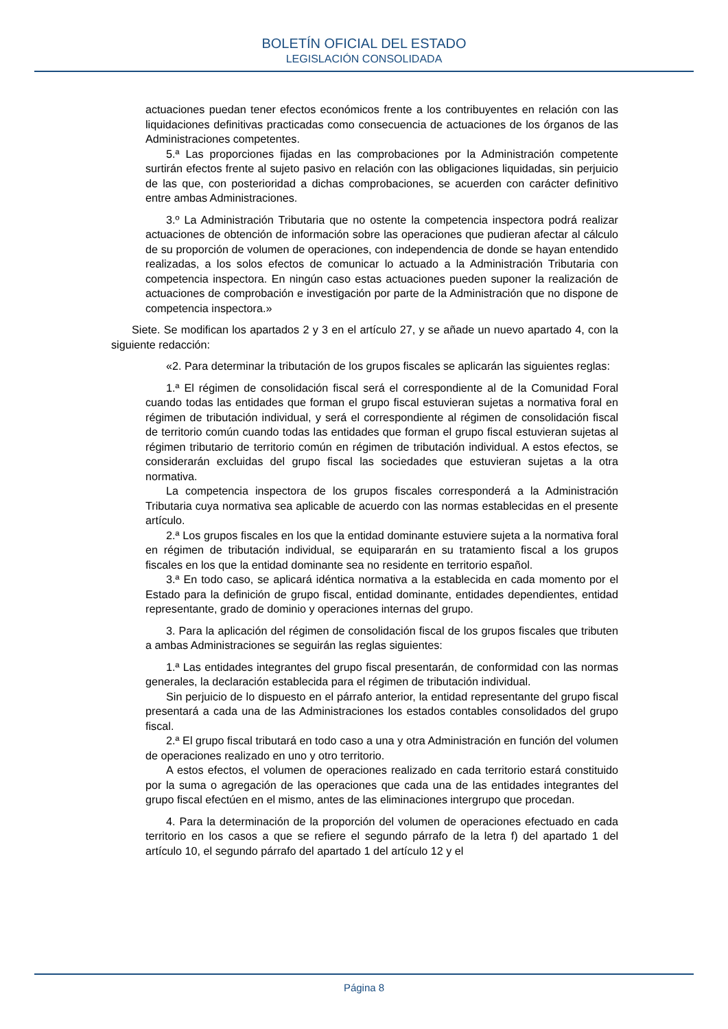BOLETÍN OFICIAL DEL ESTADO
LEGISLACIÓN CONSOLIDADA
actuaciones puedan tener efectos económicos frente a los contribuyentes en relación con las liquidaciones definitivas practicadas como consecuencia de actuaciones de los órganos de las Administraciones competentes.
5.ª Las proporciones fijadas en las comprobaciones por la Administración competente surtirán efectos frente al sujeto pasivo en relación con las obligaciones liquidadas, sin perjuicio de las que, con posterioridad a dichas comprobaciones, se acuerden con carácter definitivo entre ambas Administraciones.
3.º La Administración Tributaria que no ostente la competencia inspectora podrá realizar actuaciones de obtención de información sobre las operaciones que pudieran afectar al cálculo de su proporción de volumen de operaciones, con independencia de donde se hayan entendido realizadas, a los solos efectos de comunicar lo actuado a la Administración Tributaria con competencia inspectora. En ningún caso estas actuaciones pueden suponer la realización de actuaciones de comprobación e investigación por parte de la Administración que no dispone de competencia inspectora.»
Siete. Se modifican los apartados 2 y 3 en el artículo 27, y se añade un nuevo apartado 4, con la siguiente redacción:
«2. Para determinar la tributación de los grupos fiscales se aplicarán las siguientes reglas:
1.ª El régimen de consolidación fiscal será el correspondiente al de la Comunidad Foral cuando todas las entidades que forman el grupo fiscal estuvieran sujetas a normativa foral en régimen de tributación individual, y será el correspondiente al régimen de consolidación fiscal de territorio común cuando todas las entidades que forman el grupo fiscal estuvieran sujetas al régimen tributario de territorio común en régimen de tributación individual. A estos efectos, se considerarán excluidas del grupo fiscal las sociedades que estuvieran sujetas a la otra normativa.
La competencia inspectora de los grupos fiscales corresponderá a la Administración Tributaria cuya normativa sea aplicable de acuerdo con las normas establecidas en el presente artículo.
2.ª Los grupos fiscales en los que la entidad dominante estuviere sujeta a la normativa foral en régimen de tributación individual, se equipararán en su tratamiento fiscal a los grupos fiscales en los que la entidad dominante sea no residente en territorio español.
3.ª En todo caso, se aplicará idéntica normativa a la establecida en cada momento por el Estado para la definición de grupo fiscal, entidad dominante, entidades dependientes, entidad representante, grado de dominio y operaciones internas del grupo.
3. Para la aplicación del régimen de consolidación fiscal de los grupos fiscales que tributen a ambas Administraciones se seguirán las reglas siguientes:
1.ª Las entidades integrantes del grupo fiscal presentarán, de conformidad con las normas generales, la declaración establecida para el régimen de tributación individual.
Sin perjuicio de lo dispuesto en el párrafo anterior, la entidad representante del grupo fiscal presentará a cada una de las Administraciones los estados contables consolidados del grupo fiscal.
2.ª El grupo fiscal tributará en todo caso a una y otra Administración en función del volumen de operaciones realizado en uno y otro territorio.
A estos efectos, el volumen de operaciones realizado en cada territorio estará constituido por la suma o agregación de las operaciones que cada una de las entidades integrantes del grupo fiscal efectúen en el mismo, antes de las eliminaciones intergrupo que procedan.
4. Para la determinación de la proporción del volumen de operaciones efectuado en cada territorio en los casos a que se refiere el segundo párrafo de la letra f) del apartado 1 del artículo 10, el segundo párrafo del apartado 1 del artículo 12 y el
Página 8